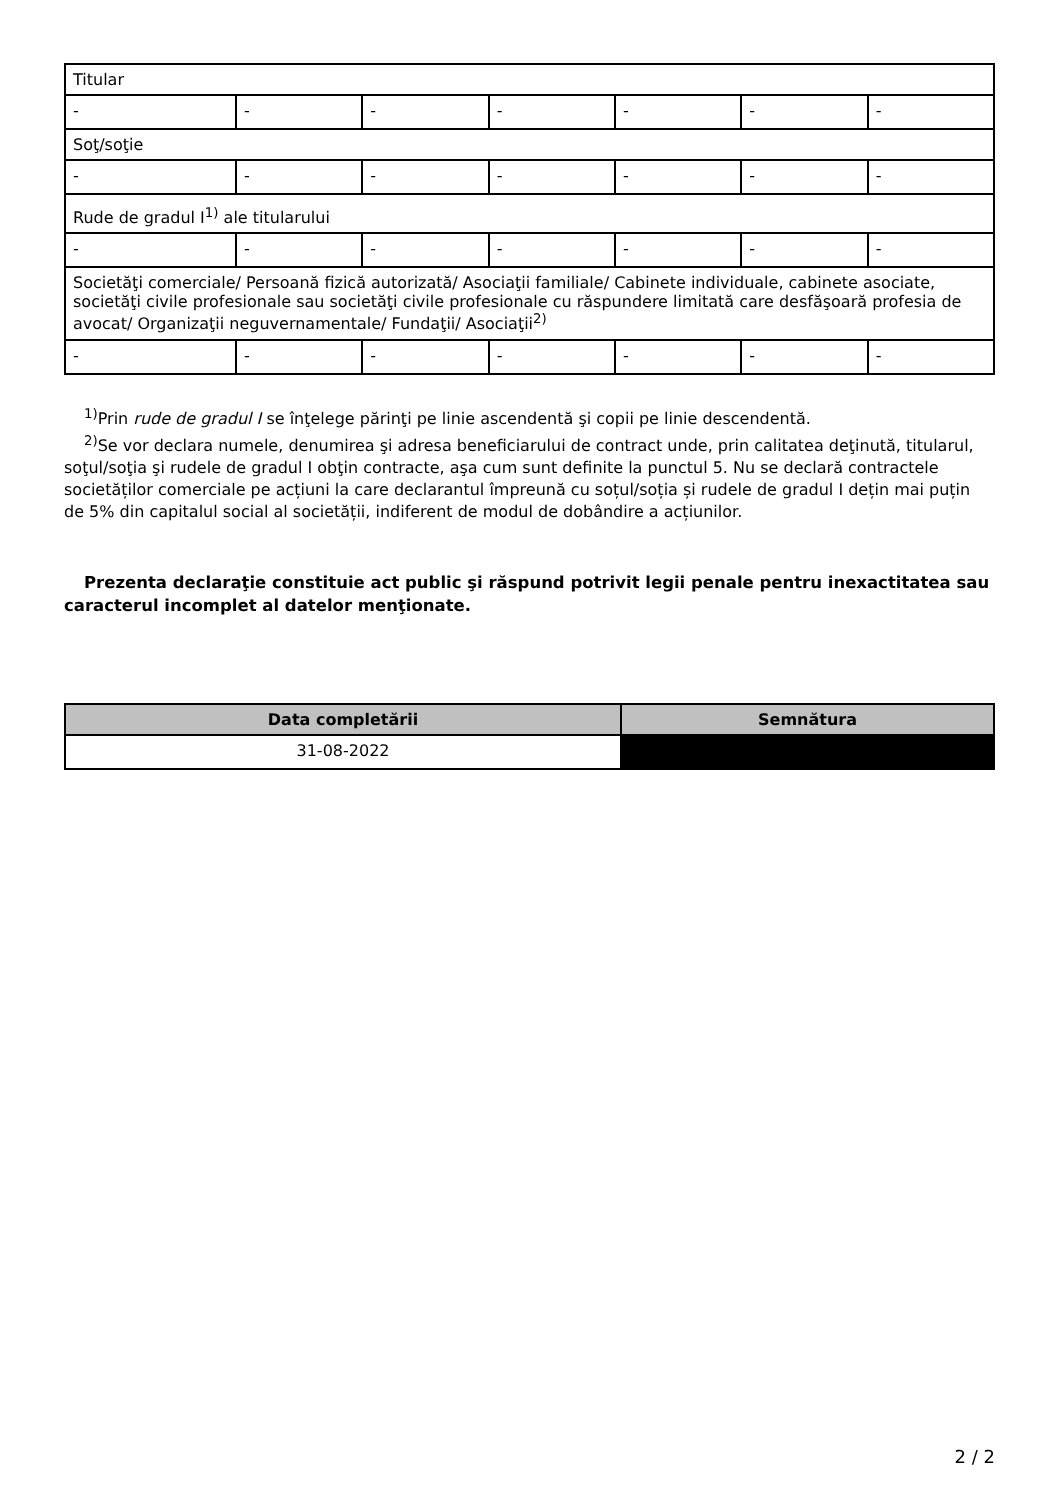| Titular | | | | | | |
| - | - | - | - | - | - | - |
| Soţ/soţie | | | | | | |
| - | - | - | - | - | - | - |
| Rude de gradul I<sup>1)</sup> ale titularului | | | | | | |
| - | - | - | - | - | - | - |
| Societăţi comerciale/ Persoană fizică autorizată/ Asociaţii familiale/ Cabinete individuale, cabinete asociate, societăţi civile profesionale sau societăţi civile profesionale cu răspundere limitată care desfăşoară profesia de avocat/ Organizaţii neguvernamentale/ Fundaţii/ Asociaţii<sup>2)</sup> | | | | | | |
| - | - | - | - | - | - | - |
<sup>1)</sup> Prin rude de gradul I se înţelege părinţi pe linie ascendentă şi copii pe linie descendentă.
<sup>2)</sup> Se vor declara numele, denumirea şi adresa beneficiarului de contract unde, prin calitatea deţinută, titularul, soţul/soţia şi rudele de gradul I obţin contracte, aşa cum sunt definite la punctul 5. Nu se declară contractele societăților comerciale pe acțiuni la care declarantul împreună cu soțul/soția și rudele de gradul I dețin mai puțin de 5% din capitalul social al societății, indiferent de modul de dobândire a acțiunilor.
Prezenta declaraţie constituie act public şi răspund potrivit legii penale pentru inexactitatea sau caracterul incomplet al datelor menţionate.
| Data completării | Semnătura |
| --- | --- |
| 31-08-2022 | |
2 / 2